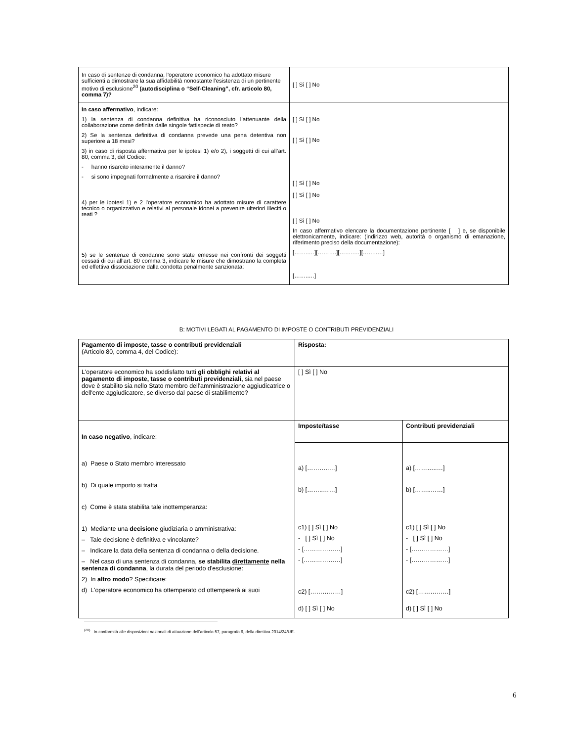| In caso di sentenze di condanna, l'operatore economico ha adottato misure sufficienti a dimostrare la sua affidabilità nonostante l'esistenza di un pertinente motivo di esclusione<sup>20</sup> (autodisciplina o “Self-Cleaning”, cfr. articolo 80, comma 7)? | [ ] Sì [ ] No |
| In caso affermativo , indicare: 1) la sentenza di condanna definitiva ha riconosciuto l’attenuante della collaborazione come definita dalle singole fattispecie di reato? 2) Se la sentenza definitiva di condanna prevede una pena detentiva non superiore a 18 mesi? 3) in caso di risposta affermativa per le ipotesi 1) e/o 2), i soggetti di cui all’art. 80, comma 3, del Codice: - hanno risarcito interamente il danno? - si sono impegnati formalmente a risarcire il danno? 4) per le ipotesi 1) e 2 l'operatore economico ha adottato misure di carattere tecnico o organizzativo e relativi al personale idonei a prevenire ulteriori illeciti o reati ? 5) se le sentenze di condanne sono state emesse nei confronti dei soggetti cessati di cui all’art. 80 comma 3, indicare le misure che dimostrano la completa ed effettiva dissociazione dalla condotta penalmente sanzionata: | [ ] Sì [ ] No [ ] Sì [ ] No [ ] Sì [ ] No [ ] Sì [ ] No [ ] Sì [ ] No In caso affermativo elencare la documentazione pertinente [ ] e, se disponibile elettronicamente, indicare: (indirizzo web, autorità o organismo di emanazione, riferimento preciso della documentazione): [……..…][……….][……..…][……..…] [……..…] |
B: MOTIVI LEGATI AL PAGAMENTO DI IMPOSTE O CONTRIBUTI PREVIDENZIALI
| Pagamento di imposte, tasse o contributi previdenziali (Articolo 80, comma 4, del Codice): | Risposta: | |
| L'operatore economico ha soddisfatto tutti gli obblighi relativi al pagamento di imposte, tasse o contributi previdenziali, sia nel paese dove è stabilito sia nello Stato membro dell'amministrazione aggiudicatrice o dell'ente aggiudicatore, se diverso dal paese di stabilimento? | [ ] Sì [ ] No | |
| In caso negativo , indicare: a) Paese o Stato membro interessato b) Di quale importo si tratta c) Come è stata stabilita tale inottemperanza: 1) Mediante una decisione giudiziaria o amministrativa: – Tale decisione è definitiva e vincolante? – Indicare la data della sentenza di condanna o della decisione. – Nel caso di una sentenza di condanna, se stabilita direttamente nella sentenza di condanna , la durata del periodo d'esclusione: 2) In altro modo ? Specificare: d) L'operatore economico ha ottemperato od ottempererà ai suoi | Imposte/tasse | Contributi previdenziali |
| | a) [………..…] b) [……..……] c1) [ ] Sì [ ] No - [ ] Sì [ ] No - [………………] - [………………] c2) [……………] d) [ ] Sì [ ] No | a) [………..…] b) [……..……] c1) [ ] Sì [ ] No - [ ] Sì [ ] No - [………………] - [………………] c2) [……………] d) [ ] Sì [ ] No |
<sup>(20)</sup> In conformità alle disposizioni nazionali di attuazione dell'articolo 57, paragrafo 6, della direttiva 2014/24/UE.
6